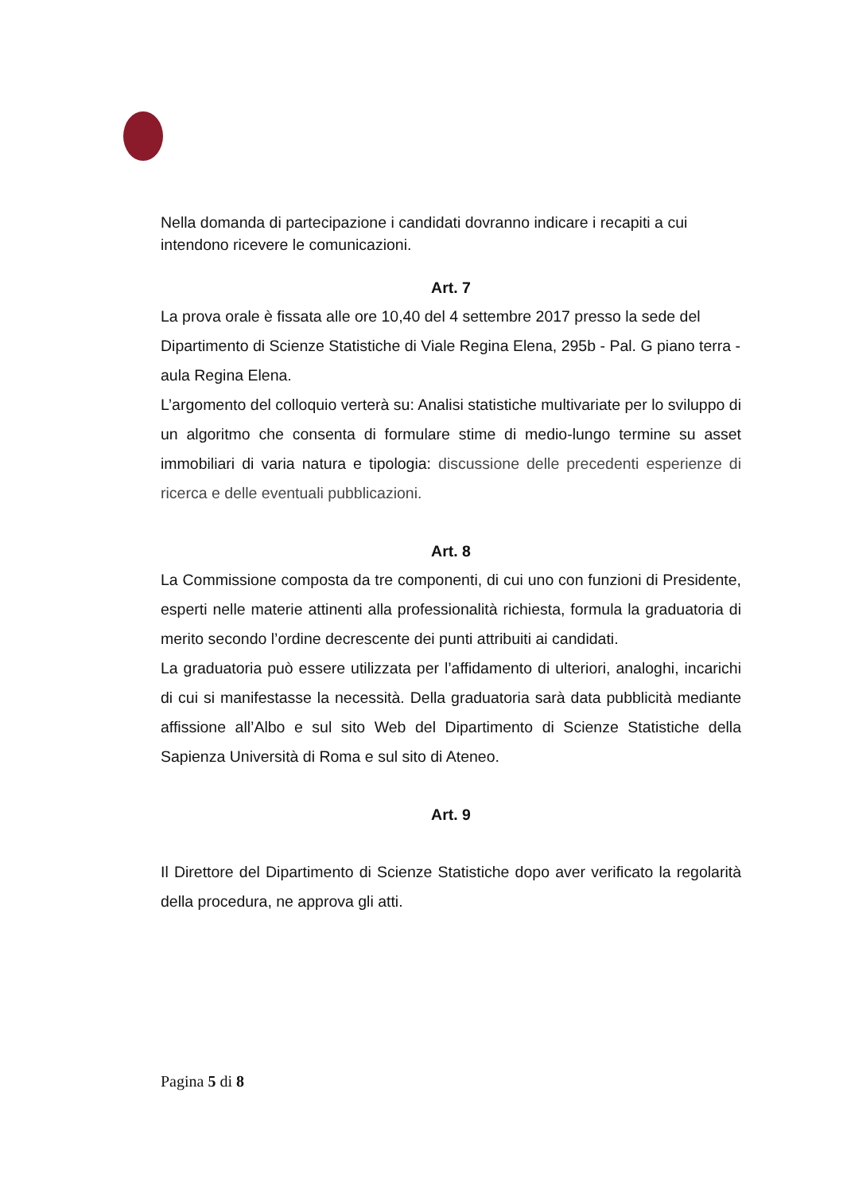Nella domanda di partecipazione i candidati dovranno indicare i recapiti a cui intendono ricevere le comunicazioni.
Art. 7
La prova orale è fissata alle ore 10,40 del 4 settembre 2017 presso la sede del Dipartimento di Scienze Statistiche di Viale Regina Elena, 295b - Pal. G piano terra - aula Regina Elena.
L’argomento del colloquio verterà su: Analisi statistiche multivariate per lo sviluppo di un algoritmo che consenta di formulare stime di medio-lungo termine su asset immobiliari di varia natura e tipologia: discussione delle precedenti esperienze di ricerca e delle eventuali pubblicazioni.
Art. 8
La Commissione composta da tre componenti, di cui uno con funzioni di Presidente, esperti nelle materie attinenti alla professionalità richiesta, formula la graduatoria di merito secondo l’ordine decrescente dei punti attribuiti ai candidati.
La graduatoria può essere utilizzata per l’affidamento di ulteriori, analoghi, incarichi di cui si manifestasse la necessità. Della graduatoria sarà data pubblicità mediante affissione all’Albo e sul sito Web del Dipartimento di Scienze Statistiche della Sapienza Università di Roma e sul sito di Ateneo.
Art. 9
Il Direttore del Dipartimento di Scienze Statistiche dopo aver verificato la regolarità della procedura, ne approva gli atti.
Pagina 5 di 8